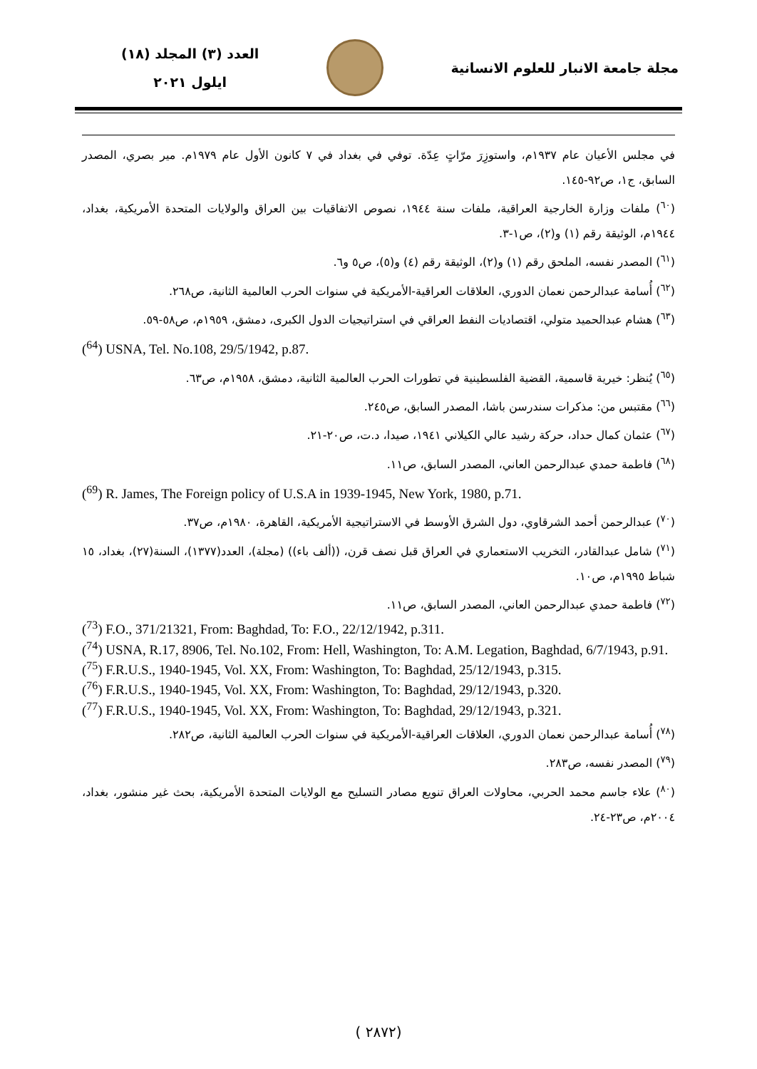مجلة جامعة الانبار للعلوم الانسانية
العدد (٣) المجلد (١٨)
ايلول ٢٠٢١
في مجلس الأعيان عام ١٩٣٧م، واستوزِرَ مرّاتٍ عِدّة. توفي في بغداد في ٧ كانون الأول عام ١٩٧٩م. مير بصري، المصدر السابق، ج١، ص٩٢-١٤٥.
(<sup>٦٠</sup>) ملفات وزارة الخارجية العراقية، ملفات سنة ١٩٤٤، نصوص الاتفاقيات بين العراق والولايات المتحدة الأمريكية، بغداد، ١٩٤٤م، الوثيقة رقم (١) و(٢)، ص١-٣.
(<sup>٦١</sup>) المصدر نفسه، الملحق رقم (١) و(٢)، الوثيقة رقم (٤) و(٥)، ص٥ و٦.
(<sup>٦٢</sup>) أُسامة عبدالرحمن نعمان الدوري، العلاقات العراقية-الأمريكية في سنوات الحرب العالمية الثانية، ص٢٦٨.
(<sup>٦٣</sup>) هشام عبدالحميد متولي، اقتصاديات النفط العراقي في استراتيجيات الدول الكبرى، دمشق، ١٩٥٩م، ص٥٨-٥٩.
(<sup>64</sup>) USNA, Tel. No.108, 29/5/1942, p.87.
(<sup>٦٥</sup>) يُنظر: خيرية قاسمية، القضية الفلسطينية في تطورات الحرب العالمية الثانية، دمشق، ١٩٥٨م، ص٦٣.
(<sup>٦٦</sup>) مقتبس من: مذكرات سندرسن باشا، المصدر السابق، ص٢٤٥.
(<sup>٦٧</sup>) عثمان كمال حداد، حركة رشيد عالي الكيلاني ١٩٤١، صيدا، د.ت، ص٢٠-٢١.
(<sup>٦٨</sup>) فاطمة حمدي عبدالرحمن العاني، المصدر السابق، ص١١.
(<sup>69</sup>) R. James, The Foreign policy of U.S.A in 1939-1945, New York, 1980, p.71.
(<sup>٧٠</sup>) عبدالرحمن أحمد الشرقاوي، دول الشرق الأوسط في الاستراتيجية الأمريكية، القاهرة، ١٩٨٠م، ص٣٧.
(<sup>٧١</sup>) شامل عبدالقادر، التخريب الاستعماري في العراق قبل نصف قرن، ((ألف باء)) (مجلة)، العدد(١٣٧٧)، السنة(٢٧)، بغداد، ١٥ شباط ١٩٩٥م، ص١٠.
(<sup>٧٢</sup>) فاطمة حمدي عبدالرحمن العاني، المصدر السابق، ص١١.
(<sup>73</sup>) F.O., 371/21321, From: Baghdad, To: F.O., 22/12/1942, p.311.
(<sup>74</sup>) USNA, R.17, 8906, Tel. No.102, From: Hell, Washington, To: A.M. Legation, Baghdad, 6/7/1943, p.91.
(<sup>75</sup>) F.R.U.S., 1940-1945, Vol. XX, From: Washington, To: Baghdad, 25/12/1943, p.315.
(<sup>76</sup>) F.R.U.S., 1940-1945, Vol. XX, From: Washington, To: Baghdad, 29/12/1943, p.320.
(<sup>77</sup>) F.R.U.S., 1940-1945, Vol. XX, From: Washington, To: Baghdad, 29/12/1943, p.321.
(<sup>٧٨</sup>) أُسامة عبدالرحمن نعمان الدوري، العلاقات العراقية-الأمريكية في سنوات الحرب العالمية الثانية، ص٢٨٢.
(<sup>٧٩</sup>) المصدر نفسه، ص٢٨٣.
(<sup>٨٠</sup>) علاء جاسم محمد الحربي، محاولات العراق تنويع مصادر التسليح مع الولايات المتحدة الأمريكية، بحث غير منشور، بغداد، ٢٠٠٤م، ص٢٣-٢٤.
( ٢٨٧٢)